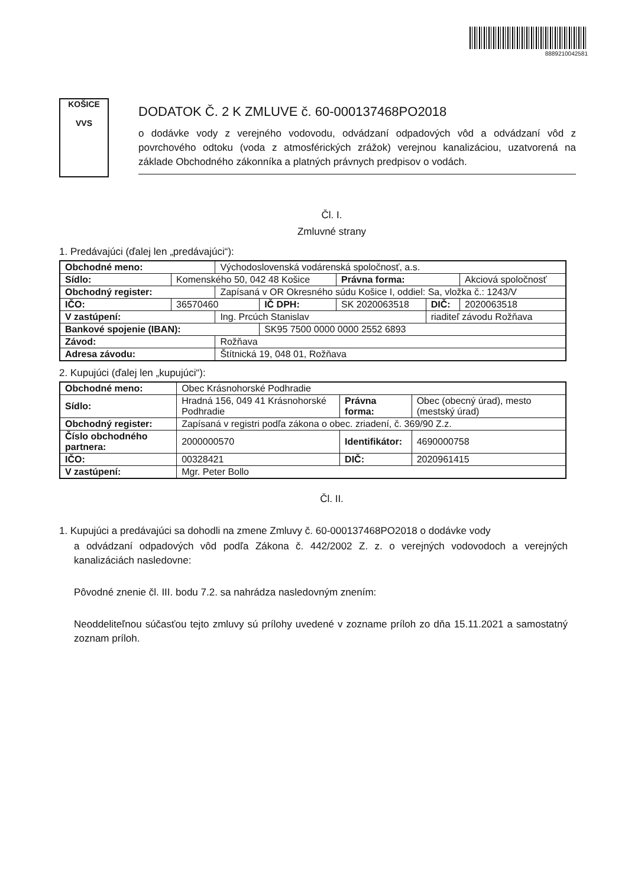8889210042581
KOŠICE
VVS
DODATOK Č. 2 K ZMLUVE č. 60-000137468PO2018
o dodávke vody z verejného vodovodu, odvádzaní odpadových vôd a odvádzaní vôd z povrchového odtoku (voda z atmosférických zrážok) verejnou kanalizáciou, uzatvorená na základe Obchodného zákonníka a platných právnych predpisov o vodách.
Čl. I.
Zmluvné strany
1. Predávajúci (ďalej len „predávajúci“):
| Obchodné meno: | | Východoslovenská vodárenská spoločnosť, a.s. | | | | |
| Sídlo: | Komenského 50, 042 48 Košice | | | Právna forma: | | Akciová spoločnosť |
| Obchodný register: | | Zapísaná v OR Okresného súdu Košice I, oddiel: Sa, vložka č.: 1243/V | | | | |
| IČO: | 36570460 | | IČ DPH: | SK 2020063518 | DIČ: | 2020063518 |
| V zastúpení: | | Ing. Prcúch Stanislav | | | riaditeľ závodu Rožňava | |
| Bankové spojenie (IBAN): | | | SK95 7500 0000 0000 2552 6893 | | | |
| Závod: | | Rožňava | | | | |
| Adresa závodu: | | Štítnická 19, 048 01, Rožňava | | | | |
2. Kupujúci (ďalej len „kupujúci“):
| Obchodné meno: | | Obec Krásnohorské Podhradie | | | | |
| Sídlo: | Hradná 156, 049 41 Krásnohorské Podhradie | | | Právna forma: | | Obec (obecný úrad), mesto (mestský úrad) |
| Obchodný register: | | Zapísaná v registri podľa zákona o obec. zriadení, č. 369/90 Z.z. | | | | |
| Číslo obchodného partnera: | | | 2000000570 | Identifikátor: | | 4690000758 |
| IČO: | | 00328421 | | DIČ: | 2020961415 | |
| V zastúpení: | | Mgr. Peter Bollo | | | | |
Čl. II.
1. Kupujúci a predávajúci sa dohodli na zmene Zmluvy č. 60-000137468PO2018 o dodávke vody
a odvádzaní odpadových vôd podľa Zákona č. 442/2002 Z. z. o verejných vodovodoch a verejných kanalizáciách nasledovne:
Pôvodné znenie čl. III. bodu 7.2. sa nahrádza nasledovným znením:
Neoddeliteľnou súčasťou tejto zmluvy sú prílohy uvedené v zozname príloh zo dňa 15.11.2021 a samostatný zoznam príloh.